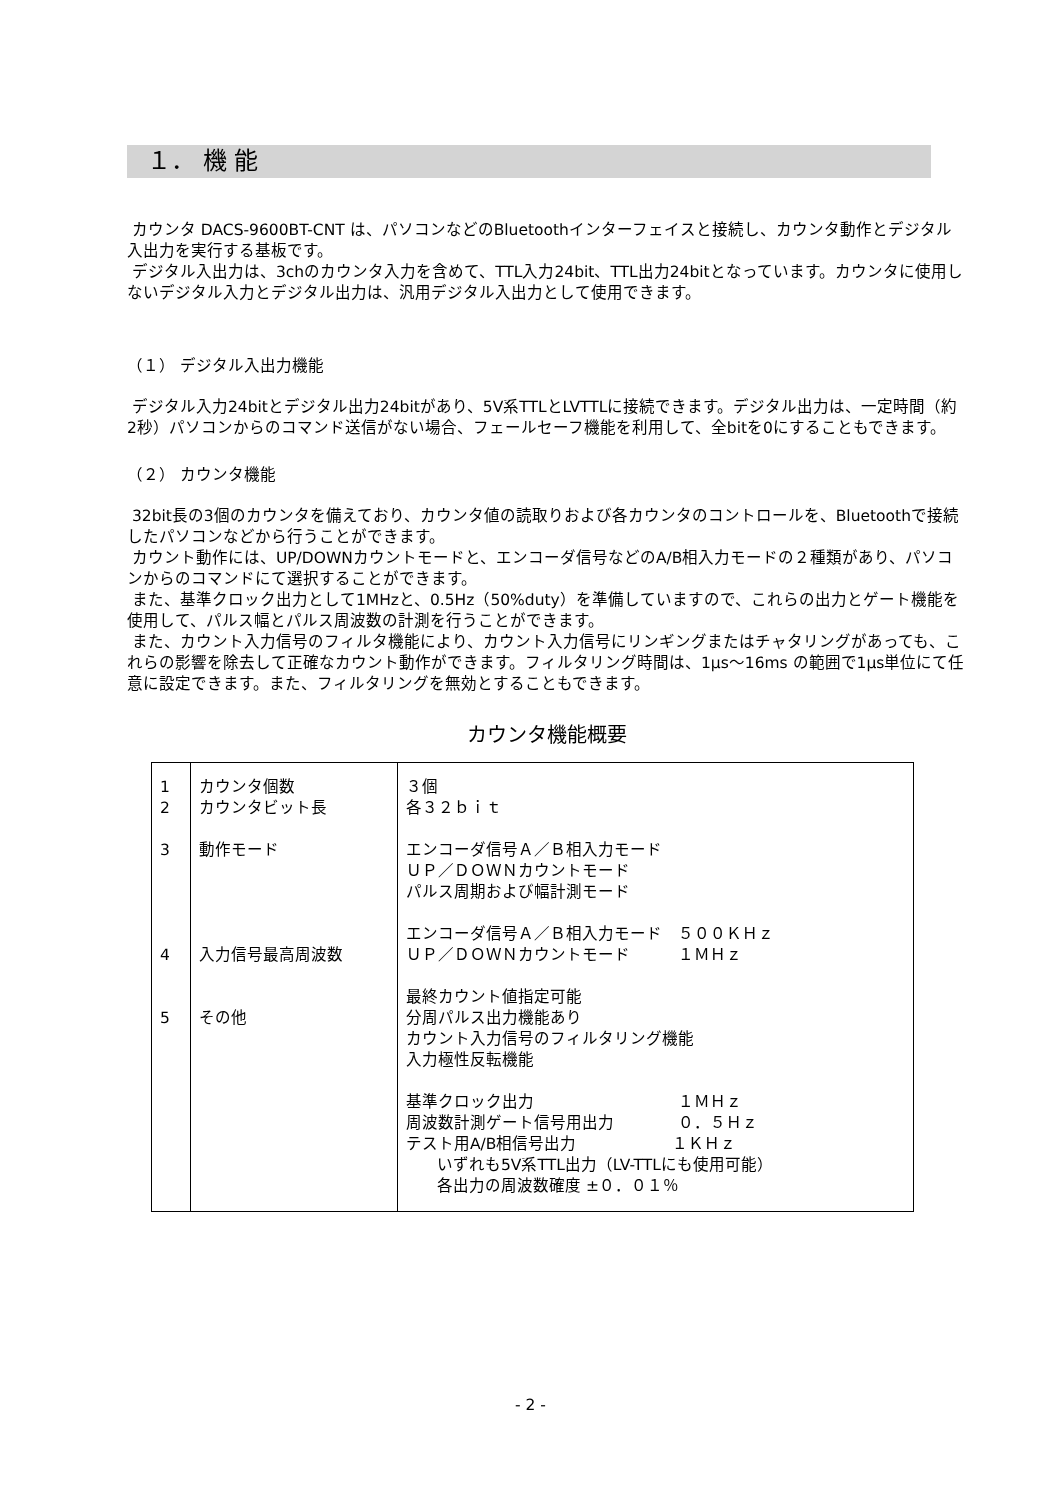１． 機 能
カウンタ DACS-9600BT-CNT は、パソコンなどのBluetoothインターフェイスと接続し、カウンタ動作とデジタル入出力を実行する基板です。
デジタル入出力は、3chのカウンタ入力を含めて、TTL入力24bit、TTL出力24bitとなっています。カウンタに使用しないデジタル入力とデジタル出力は、汎用デジタル入出力として使用できます。
（１） デジタル入出力機能
デジタル入力24bitとデジタル出力24bitがあり、5V系TTLとLVTTLに接続できます。デジタル出力は、一定時間（約2秒）パソコンからのコマンド送信がない場合、フェールセーフ機能を利用して、全bitを0にすることもできます。
（２） カウンタ機能
32bit長の3個のカウンタを備えており、カウンタ値の読取りおよび各カウンタのコントロールを、Bluetoothで接続したパソコンなどから行うことができます。
カウント動作には、UP/DOWNカウントモードと、エンコーダ信号などのA/B相入力モードの２種類があり、パソコンからのコマンドにて選択することができます。
また、基準クロック出力として1MHzと、0.5Hz（50%duty）を準備していますので、これらの出力とゲート機能を使用して、パルス幅とパルス周波数の計測を行うことができます。
また、カウント入力信号のフィルタ機能により、カウント入力信号にリンギングまたはチャタリングがあっても、これらの影響を除去して正確なカウント動作ができます。フィルタリング時間は、1μs～16ms の範囲で1μs単位にて任意に設定できます。また、フィルタリングを無効とすることもできます。
カウンタ機能概要
| 1 2 3 4 5 | カウンタ個数 カウンタビット長 動作モード 入力信号最高周波数 その他 | ３個 各３２ｂｉｔ エンコーダ信号Ａ／Ｂ相入力モード ＵＰ／ＤＯＷＮカウントモード パルス周期および幅計測モード エンコーダ信号Ａ／Ｂ相入力モード ５００ＫＨｚ ＵＰ／ＤＯＷＮカウントモード １ＭＨｚ 最終カウント値指定可能 分周パルス出力機能あり カウント入力信号のフィルタリング機能 入力極性反転機能 基準クロック出力 １ＭＨｚ 周波数計測ゲート信号用出力 ０．５Ｈｚ テスト用A/B相信号出力 １ＫＨｚ いずれも5V系TTL出力（LV-TTLにも使用可能） 各出力の周波数確度 ±０．０１％ |
- 2 -